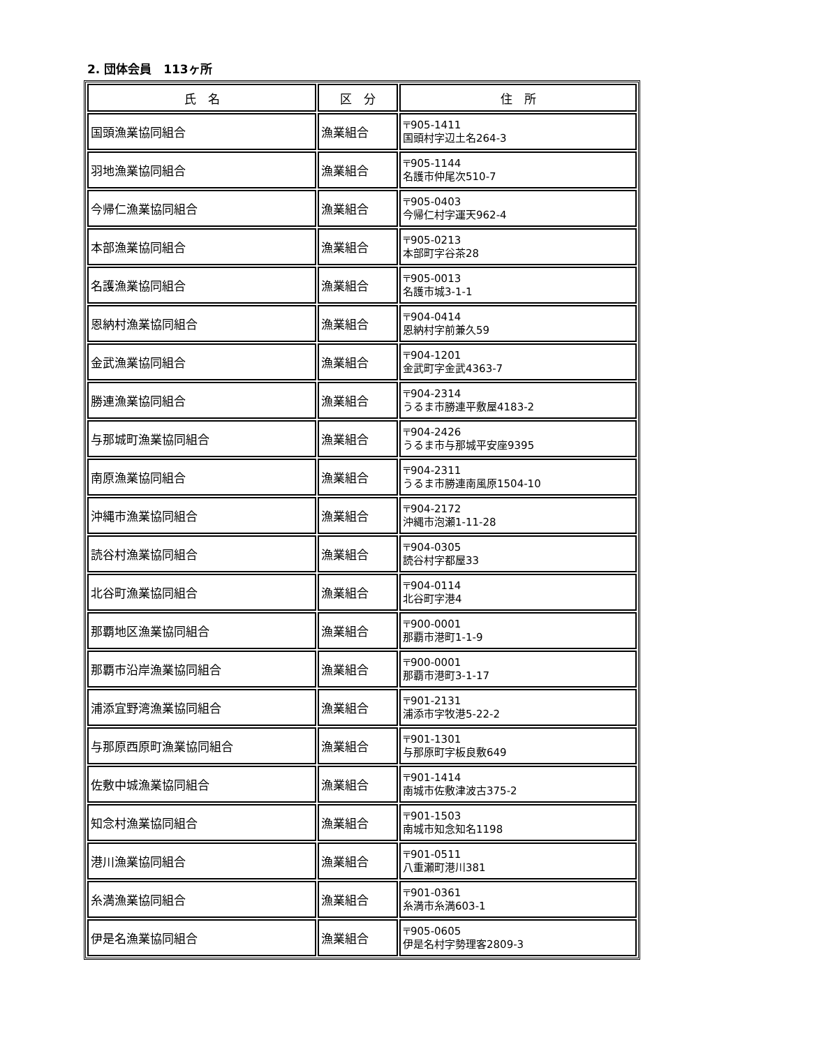2. 団体会員　113ヶ所
| 氏 名 | 区 分 | 住 所 |
| --- | --- | --- |
| 国頭漁業協同組合 | 漁業組合 | 〒905-1411 国頭村字辺土名264-3 |
| 羽地漁業協同組合 | 漁業組合 | 〒905-1144 名護市仲尾次510-7 |
| 今帰仁漁業協同組合 | 漁業組合 | 〒905-0403 今帰仁村字運天962-4 |
| 本部漁業協同組合 | 漁業組合 | 〒905-0213 本部町字谷茶28 |
| 名護漁業協同組合 | 漁業組合 | 〒905-0013 名護市城3-1-1 |
| 恩納村漁業協同組合 | 漁業組合 | 〒904-0414 恩納村字前兼久59 |
| 金武漁業協同組合 | 漁業組合 | 〒904-1201 金武町字金武4363-7 |
| 勝連漁業協同組合 | 漁業組合 | 〒904-2314 うるま市勝連平敷屋4183-2 |
| 与那城町漁業協同組合 | 漁業組合 | 〒904-2426 うるま市与那城平安座9395 |
| 南原漁業協同組合 | 漁業組合 | 〒904-2311 うるま市勝連南風原1504-10 |
| 沖縄市漁業協同組合 | 漁業組合 | 〒904-2172 沖縄市泡瀬1-11-28 |
| 読谷村漁業協同組合 | 漁業組合 | 〒904-0305 読谷村字都屋33 |
| 北谷町漁業協同組合 | 漁業組合 | 〒904-0114 北谷町字港4 |
| 那覇地区漁業協同組合 | 漁業組合 | 〒900-0001 那覇市港町1-1-9 |
| 那覇市沿岸漁業協同組合 | 漁業組合 | 〒900-0001 那覇市港町3-1-17 |
| 浦添宜野湾漁業協同組合 | 漁業組合 | 〒901-2131 浦添市字牧港5-22-2 |
| 与那原西原町漁業協同組合 | 漁業組合 | 〒901-1301 与那原町字板良敷649 |
| 佐敷中城漁業協同組合 | 漁業組合 | 〒901-1414 南城市佐敷津波古375-2 |
| 知念村漁業協同組合 | 漁業組合 | 〒901-1503 南城市知念知名1198 |
| 港川漁業協同組合 | 漁業組合 | 〒901-0511 八重瀬町港川381 |
| 糸満漁業協同組合 | 漁業組合 | 〒901-0361 糸満市糸満603-1 |
| 伊是名漁業協同組合 | 漁業組合 | 〒905-0605 伊是名村字勢理客2809-3 |